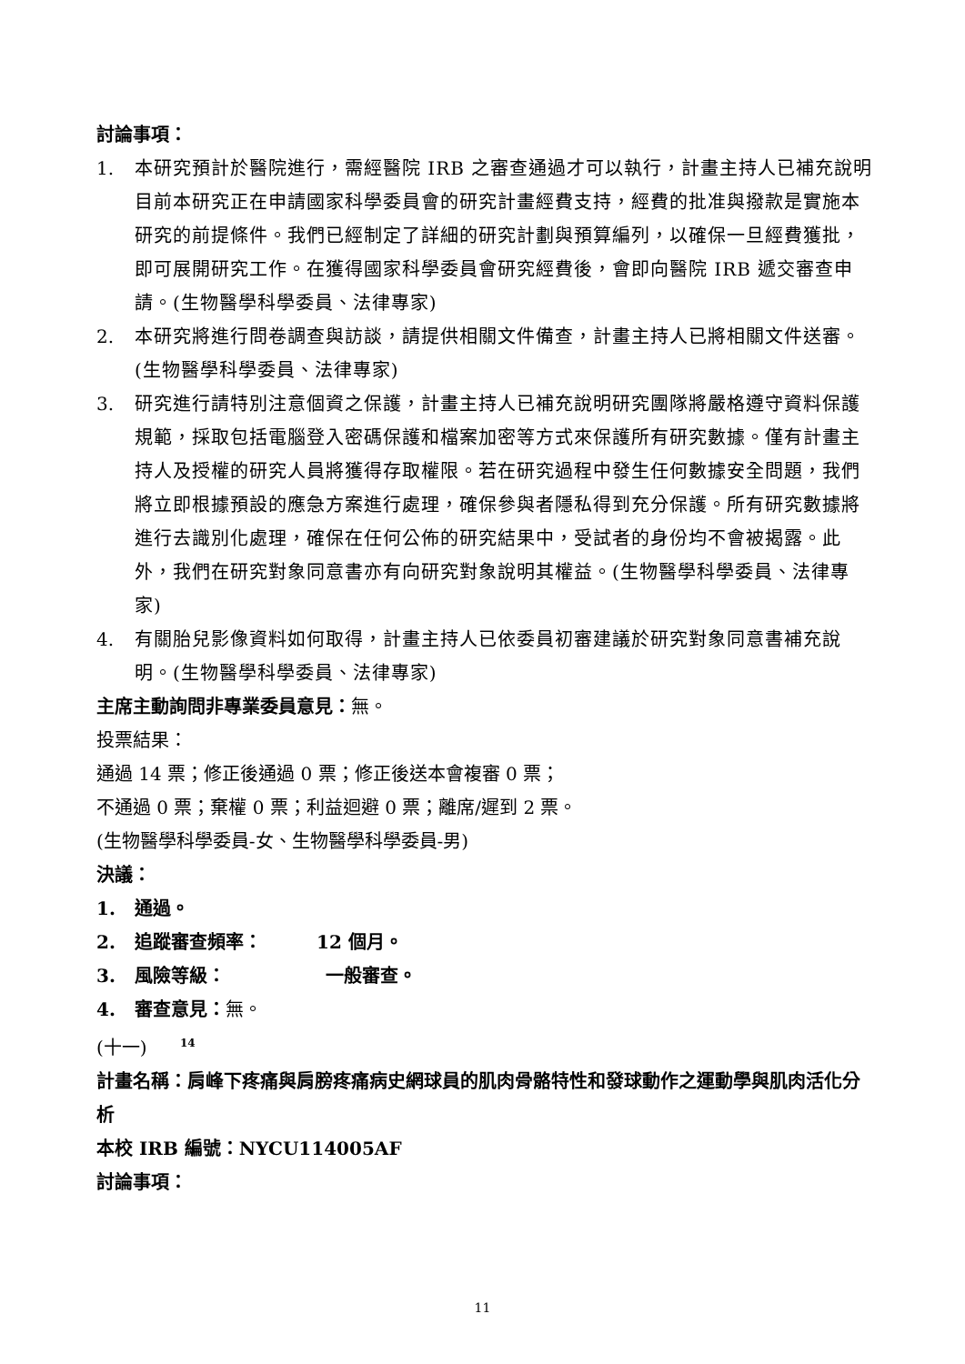討論事項：
1. 本研究預計於醫院進行，需經醫院 IRB 之審查通過才可以執行，計畫主持人已補充說明目前本研究正在申請國家科學委員會的研究計畫經費支持，經費的批准與撥款是實施本研究的前提條件。我們已經制定了詳細的研究計劃與預算編列，以確保一旦經費獲批，即可展開研究工作。在獲得國家科學委員會研究經費後，會即向醫院 IRB 遞交審查申請。(生物醫學科學委員、法律專家)
2. 本研究將進行問卷調查與訪談，請提供相關文件備查，計畫主持人已將相關文件送審。(生物醫學科學委員、法律專家)
3. 研究進行請特別注意個資之保護，計畫主持人已補充說明研究團隊將嚴格遵守資料保護規範，採取包括電腦登入密碼保護和檔案加密等方式來保護所有研究數據。僅有計畫主持人及授權的研究人員將獲得存取權限。若在研究過程中發生任何數據安全問題，我們將立即根據預設的應急方案進行處理，確保參與者隱私得到充分保護。所有研究數據將進行去識別化處理，確保在任何公佈的研究結果中，受試者的身份均不會被揭露。此外，我們在研究對象同意書亦有向研究對象說明其權益。(生物醫學科學委員、法律專家)
4. 有關胎兒影像資料如何取得，計畫主持人已依委員初審建議於研究對象同意書補充說明。(生物醫學科學委員、法律專家)
主席主動詢問非專業委員意見：無。
投票結果：
通過 14 票；修正後通過 0 票；修正後送本會複審 0 票；
不通過 0 票；棄權 0 票；利益迴避 0 票；離席/遲到 2 票。
(生物醫學科學委員-女、生物醫學科學委員-男)
決議：
1. 通過。
2. 追蹤審查頻率： 12 個月。
3. 風險等級： 一般審查。
4. 審查意見：無。
(十一) <sup>14</sup>
計畫名稱：肩峰下疼痛與肩膀疼痛病史網球員的肌肉骨骼特性和發球動作之運動學與肌肉活化分析
本校 IRB 編號：NYCU114005AF
討論事項：
11